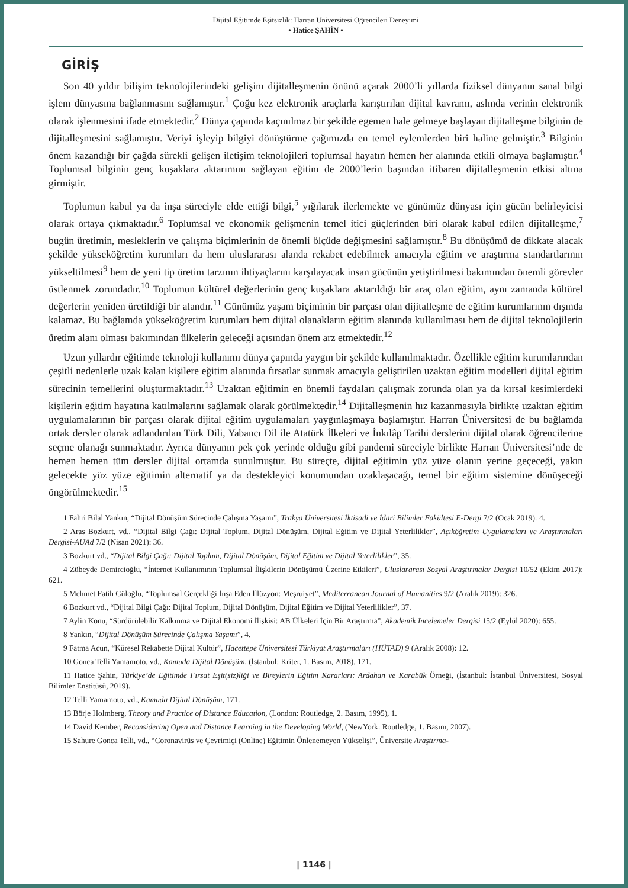Dijital Eğitimde Eşitsizlik: Harran Üniversitesi Öğrencileri Deneyimi
• Hatice ŞAHİN •
GİRİŞ
Son 40 yıldır bilişim teknolojilerindeki gelişim dijitalleşmenin önünü açarak 2000’li yıllarda fiziksel dünyanın sanal bilgi işlem dünyasına bağlanmasını sağlamıştır.<sup>1</sup> Çoğu kez elektronik araçlarla karıştırılan dijital kavramı, aslında verinin elektronik olarak işlenmesini ifade etmektedir.<sup>2</sup> Dünya çapında kaçınılmaz bir şekilde egemen hale gelmeye başlayan dijitalleşme bilginin de dijitalleşmesini sağlamıştır. Veriyi işleyip bilgiyi dönüştürme çağımızda en temel eylemlerden biri haline gelmiştir.<sup>3</sup> Bilginin önem kazandığı bir çağda sürekli gelişen iletişim teknolojileri toplumsal hayatın hemen her alanında etkili olmaya başlamıştır.<sup>4</sup> Toplumsal bilginin genç kuşaklara aktarımını sağlayan eğitim de 2000’lerin başından itibaren dijitalleşmenin etkisi altına girmiştir.
Toplumun kabul ya da inşa süreciyle elde ettiği bilgi,<sup>5</sup> yığılarak ilerlemekte ve günümüz dünyası için gücün belirleyicisi olarak ortaya çıkmaktadır.<sup>6</sup> Toplumsal ve ekonomik gelişmenin temel itici güçlerinden biri olarak kabul edilen dijitalleşme,<sup>7</sup> bugün üretimin, mesleklerin ve çalışma biçimlerinin de önemli ölçüde değişmesini sağlamıştır.<sup>8</sup> Bu dönüşümü de dikkate alacak şekilde yükseköğretim kurumları da hem uluslararası alanda rekabet edebilmek amacıyla eğitim ve araştırma standartlarının yükseltilmesi<sup>9</sup> hem de yeni tip üretim tarzının ihtiyaçlarını karşılayacak insan gücünün yetiştirilmesi bakımından önemli görevler üstlenmek zorundadır.<sup>10</sup> Toplumun kültürel değerlerinin genç kuşaklara aktarıldığı bir araç olan eğitim, aynı zamanda kültürel değerlerin yeniden üretildiği bir alandır.<sup>11</sup> Günümüz yaşam biçiminin bir parçası olan dijitalleşme de eğitim kurumlarının dışında kalamaz. Bu bağlamda yükseköğretim kurumları hem dijital olanakların eğitim alanında kullanılması hem de dijital teknolojilerin üretim alanı olması bakımından ülkelerin geleceği açısından önem arz etmektedir.<sup>12</sup>
Uzun yıllardır eğitimde teknoloji kullanımı dünya çapında yaygın bir şekilde kullanılmaktadır. Özellikle eğitim kurumlarından çeşitli nedenlerle uzak kalan kişilere eğitim alanında fırsatlar sunmak amacıyla geliştirilen uzaktan eğitim modelleri dijital eğitim sürecinin temellerini oluşturmaktadır.<sup>13</sup> Uzaktan eğitimin en önemli faydaları çalışmak zorunda olan ya da kırsal kesimlerdeki kişilerin eğitim hayatına katılmalarını sağlamak olarak görülmektedir.<sup>14</sup> Dijitalleşmenin hız kazanmasıyla birlikte uzaktan eğitim uygulamalarının bir parçası olarak dijital eğitim uygulamaları yaygınlaşmaya başlamıştır. Harran Üniversitesi de bu bağlamda ortak dersler olarak adlandırılan Türk Dili, Yabancı Dil ile Atatürk İlkeleri ve İnkılâp Tarihi derslerini dijital olarak öğrencilerine seçme olanağı sunmaktadır. Ayrıca dünyanın pek çok yerinde olduğu gibi pandemi süreciyle birlikte Harran Üniversitesi’nde de hemen hemen tüm dersler dijital ortamda sunulmuştur. Bu süreçte, dijital eğitimin yüz yüze olanın yerine geçeceği, yakın gelecekte yüz yüze eğitimin alternatif ya da destekleyici konumundan uzaklaşacağı, temel bir eğitim sistemine dönüşeceği öngörülmektedir.<sup>15</sup>
1 Fahri Bilal Yankın, “Dijital Dönüşüm Sürecinde Çalışma Yaşamı”, Trakya Üniversitesi İktisadi ve İdari Bilimler Fakültesi E-Dergi 7/2 (Ocak 2019): 4.
2 Aras Bozkurt, vd., “Dijital Bilgi Çağı: Dijital Toplum, Dijital Dönüşüm, Dijital Eğitim ve Dijital Yeterlilikler”, Açıköğretim Uygulamaları ve Araştırmaları Dergisi-AUAd 7/2 (Nisan 2021): 36.
3 Bozkurt vd., “Dijital Bilgi Çağı: Dijital Toplum, Dijital Dönüşüm, Dijital Eğitim ve Dijital Yeterlilikler”, 35.
4 Zübeyde Demircioğlu, “İnternet Kullanımının Toplumsal İlişkilerin Dönüşümü Üzerine Etkileri”, Uluslararası Sosyal Araştırmalar Dergisi 10/52 (Ekim 2017): 621.
5 Mehmet Fatih Güloğlu, “Toplumsal Gerçekliği İnşa Eden İllüzyon: Meşruiyet”, Mediterranean Journal of Humanities 9/2 (Aralık 2019): 326.
6 Bozkurt vd., “Dijital Bilgi Çağı: Dijital Toplum, Dijital Dönüşüm, Dijital Eğitim ve Dijital Yeterlilikler”, 37.
7 Aylin Konu, “Sürdürülebilir Kalkınma ve Dijital Ekonomi İlişkisi: AB Ülkeleri İçin Bir Araştırma”, Akademik İncelemeler Dergisi 15/2 (Eylül 2020): 655.
8 Yankın, “Dijital Dönüşüm Sürecinde Çalışma Yaşamı”, 4.
9 Fatma Acun, “Küresel Rekabette Dijital Kültür”, Hacettepe Üniversitesi Türkiyat Araştırmaları (HÜTAD) 9 (Aralık 2008): 12.
10 Gonca Telli Yamamoto, vd., Kamuda Dijital Dönüşüm, (İstanbul: Kriter, 1. Basım, 2018), 171.
11 Hatice Şahin, Türkiye’de Eğitimde Fırsat Eşit(siz)liği ve Bireylerin Eğitim Kararları: Ardahan ve Karabük Örneği, (İstanbul: İstanbul Üniversitesi, Sosyal Bilimler Enstitüsü, 2019).
12 Telli Yamamoto, vd., Kamuda Dijital Dönüşüm, 171.
13 Börje Holmberg, Theory and Practice of Distance Education, (London: Routledge, 2. Basım, 1995), 1.
14 David Kember, Reconsidering Open and Distance Learning in the Developing World, (NewYork: Routledge, 1. Basım, 2007).
15 Sahure Gonca Telli, vd., “Coronavirüs ve Çevrimiçi (Online) Eğitimin Önlenemeyen Yükselişi”, Üniversite Araştırma-
| 1146 |